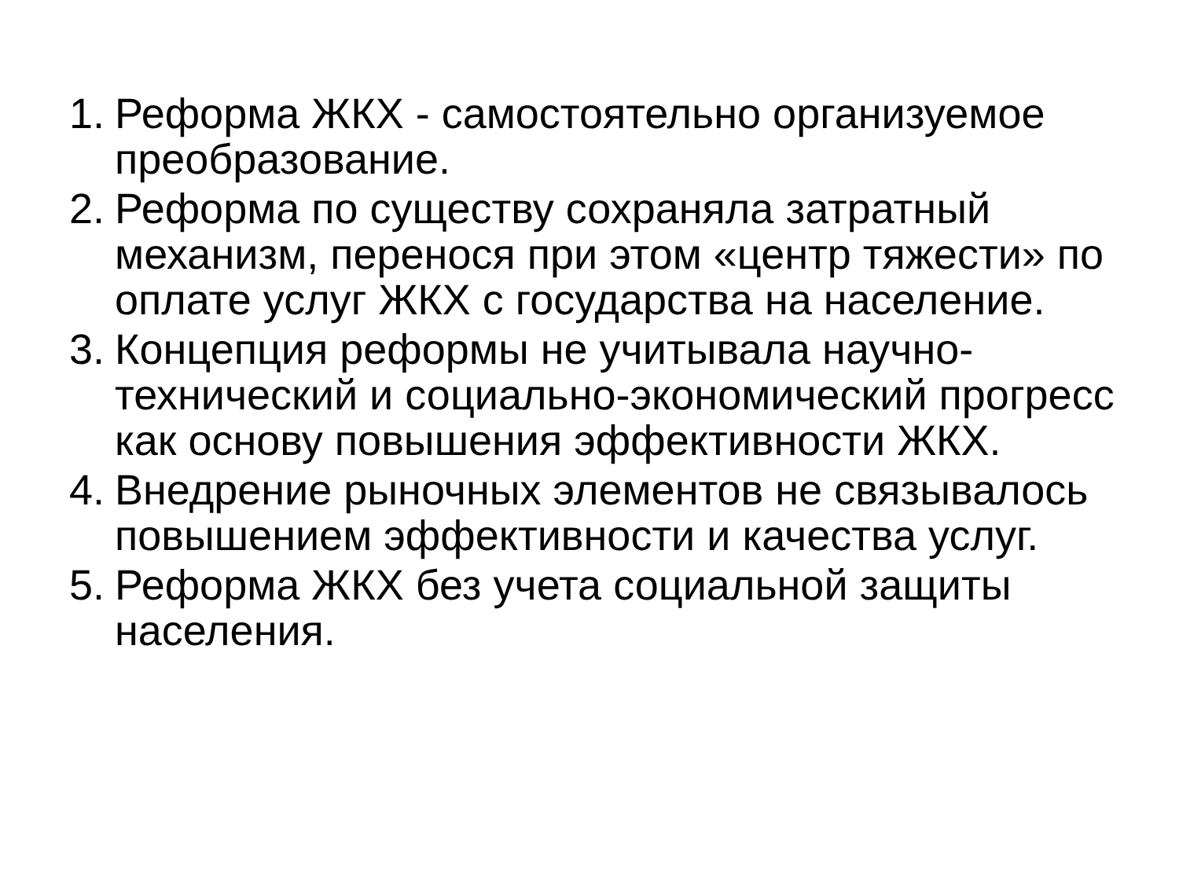1. Реформа ЖКХ - самостоятельно организуемое преобразование.
2. Реформа по существу сохраняла затратный механизм, перенося при этом «центр тяжести» по оплате услуг ЖКХ с государства на население.
3. Концепция реформы не учитывала научно-технический и социально-экономический прогресс как основу повышения эффективности ЖКХ.
4. Внедрение рыночных элементов не связывалось повышением эффективности и качества услуг.
5. Реформа ЖКХ без учета социальной защиты населения.